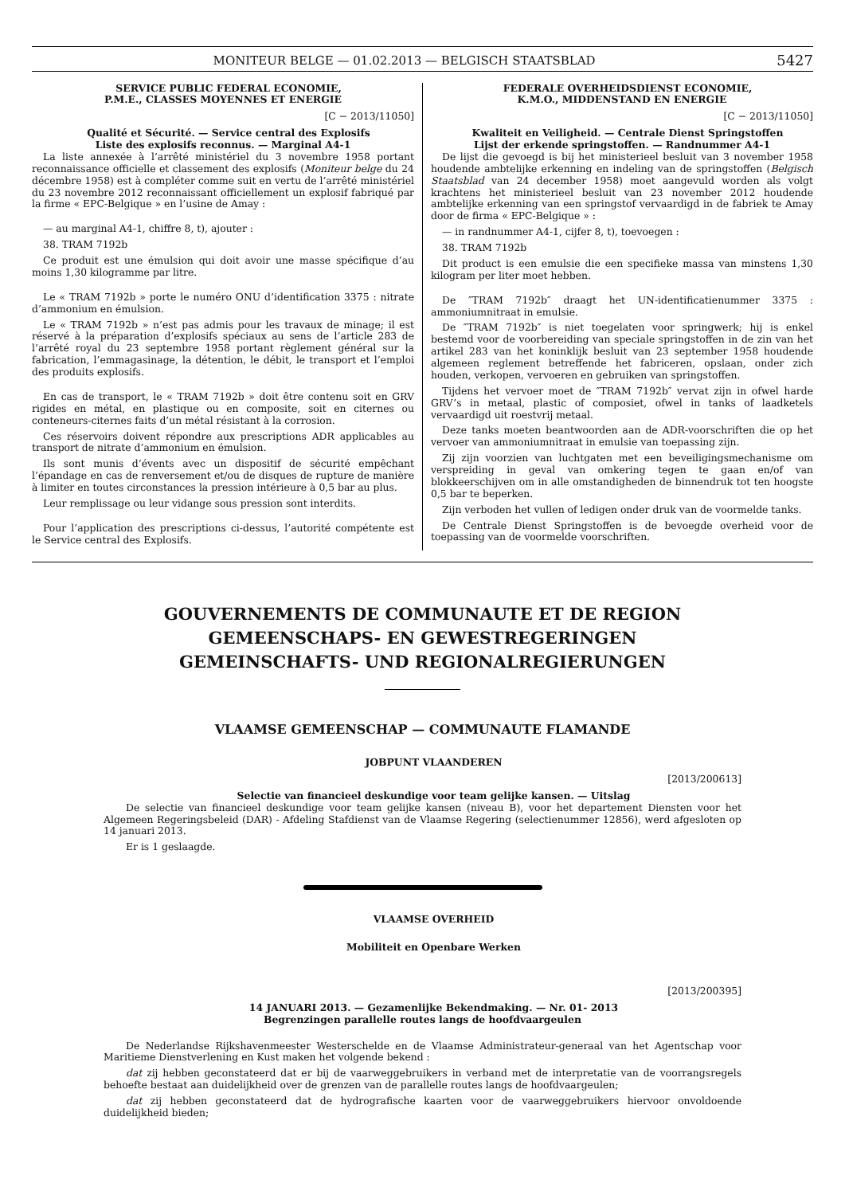MONITEUR BELGE — 01.02.2013 — BELGISCH STAATSBLAD 5427
SERVICE PUBLIC FEDERAL ECONOMIE,
P.M.E., CLASSES MOYENNES ET ENERGIE
[C − 2013/11050]
Qualité et Sécurité. — Service central des Explosifs
Liste des explosifs reconnus. — Marginal A4-1
La liste annexée à l’arrêté ministériel du 3 novembre 1958 portant reconnaissance officielle et classement des explosifs (Moniteur belge du 24 décembre 1958) est à compléter comme suit en vertu de l’arrêté ministériel du 23 novembre 2012 reconnaissant officiellement un explosif fabriqué par la firme « EPC-Belgique » en l’usine de Amay :
— au marginal A4-1, chiffre 8, t), ajouter :
38. TRAM 7192b
Ce produit est une émulsion qui doit avoir une masse spécifique d’au moins 1,30 kilogramme par litre.
Le « TRAM 7192b » porte le numéro ONU d’identification 3375 : nitrate d’ammonium en émulsion.
Le « TRAM 7192b » n’est pas admis pour les travaux de minage; il est réservé à la préparation d’explosifs spéciaux au sens de l’article 283 de l’arrêté royal du 23 septembre 1958 portant règlement général sur la fabrication, l’emmagasinage, la détention, le débit, le transport et l’emploi des produits explosifs.
En cas de transport, le « TRAM 7192b » doit être contenu soit en GRV rigides en métal, en plastique ou en composite, soit en citernes ou conteneurs-citernes faits d’un métal résistant à la corrosion.
Ces réservoirs doivent répondre aux prescriptions ADR applicables au transport de nitrate d’ammonium en émulsion.
Ils sont munis d’évents avec un dispositif de sécurité empêchant l’épandage en cas de renversement et/ou de disques de rupture de manière à limiter en toutes circonstances la pression intérieure à 0,5 bar au plus.
Leur remplissage ou leur vidange sous pression sont interdits.
Pour l’application des prescriptions ci-dessus, l’autorité compétente est le Service central des Explosifs.
FEDERALE OVERHEIDSDIENST ECONOMIE,
K.M.O., MIDDENSTAND EN ENERGIE
[C − 2013/11050]
Kwaliteit en Veiligheid. — Centrale Dienst Springstoffen
Lijst der erkende springstoffen. — Randnummer A4-1
De lijst die gevoegd is bij het ministerieel besluit van 3 november 1958 houdende ambtelijke erkenning en indeling van de springstoffen (Belgisch Staatsblad van 24 december 1958) moet aangevuld worden als volgt krachtens het ministerieel besluit van 23 november 2012 houdende ambtelijke erkenning van een springstof vervaardigd in de fabriek te Amay door de firma « EPC-Belgique » :
— in randnummer A4-1, cijfer 8, t), toevoegen :
38. TRAM 7192b
Dit product is een emulsie die een specifieke massa van minstens 1,30 kilogram per liter moet hebben.
De ″TRAM 7192b″ draagt het UN-identificatienummer 3375 : ammoniumnitraat in emulsie.
De ″TRAM 7192b″ is niet toegelaten voor springwerk; hij is enkel bestemd voor de voorbereiding van speciale springstoffen in de zin van het artikel 283 van het koninklijk besluit van 23 september 1958 houdende algemeen reglement betreffende het fabriceren, opslaan, onder zich houden, verkopen, vervoeren en gebruiken van springstoffen.
Tijdens het vervoer moet de ″TRAM 7192b″ vervat zijn in ofwel harde GRV’s in metaal, plastic of composiet, ofwel in tanks of laadketels vervaardigd uit roestvrij metaal.
Deze tanks moeten beantwoorden aan de ADR-voorschriften die op het vervoer van ammoniumnitraat in emulsie van toepassing zijn.
Zij zijn voorzien van luchtgaten met een beveiligingsmechanisme om verspreiding in geval van omkering tegen te gaan en/of van blokkeerschijven om in alle omstandigheden de binnendruk tot ten hoogste 0,5 bar te beperken.
Zijn verboden het vullen of ledigen onder druk van de voormelde tanks.
De Centrale Dienst Springstoffen is de bevoegde overheid voor de toepassing van de voormelde voorschriften.
GOUVERNEMENTS DE COMMUNAUTE ET DE REGION
GEMEENSCHAPS- EN GEWESTREGERINGEN
GEMEINSCHAFTS- UND REGIONALREGIERUNGEN
VLAAMSE GEMEENSCHAP — COMMUNAUTE FLAMANDE
JOBPUNT VLAANDEREN
[2013/200613]
Selectie van financieel deskundige voor team gelijke kansen. — Uitslag
De selectie van financieel deskundige voor team gelijke kansen (niveau B), voor het departement Diensten voor het Algemeen Regeringsbeleid (DAR) - Afdeling Stafdienst van de Vlaamse Regering (selectienummer 12856), werd afgesloten op 14 januari 2013.
Er is 1 geslaagde.
VLAAMSE OVERHEID
Mobiliteit en Openbare Werken
[2013/200395]
14 JANUARI 2013. — Gezamenlijke Bekendmaking. — Nr. 01- 2013
Begrenzingen parallelle routes langs de hoofdvaargeulen
De Nederlandse Rijkshavenmeester Westerschelde en de Vlaamse Administrateur-generaal van het Agentschap voor Maritieme Dienstverlening en Kust maken het volgende bekend :
dat zij hebben geconstateerd dat er bij de vaarweggebruikers in verband met de interpretatie van de voorrangsregels behoefte bestaat aan duidelijkheid over de grenzen van de parallelle routes langs de hoofdvaargeulen;
dat zij hebben geconstateerd dat de hydrografische kaarten voor de vaarweggebruikers hiervoor onvoldoende duidelijkheid bieden;